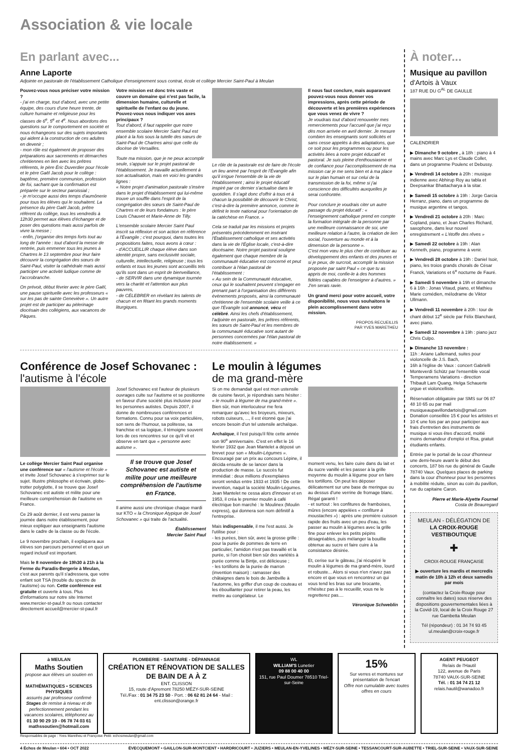Association & vie locale
En parlant avec...
Anne Laporte
Adjointe en pastorale de l'établissement Catholique d'enseignement sous contrat, école et collège Mercier Saint-Paul à Meulan
Pouvez-vous nous préciser votre mission ?
- j'ai en charge, tout d'abord, avec une petite équipe, des cours d'une heure trente, de culture humaine et religieuse pour les classes de 6<sup>e</sup>, 5<sup>e</sup> et 4<sup>e</sup>. Nous abordons des questions sur le comportement en société et nous échangeons sur des sujets importants qui aident à la construction de ces adultes en devenir ;
- mon rôle est également de proposer des préparations aux sacrements et démarches chrétiennes en lien avec les prêtres référents, le père Éric Duverdier pour l'école et le père Gaël Jacob pour le collège : baptême, première communion, profession de foi, sachant que la confirmation est préparée sur le secteur paroissial ;
- je m'occupe aussi des temps d'aumônerie pour tous les élèves qui le souhaitent. La présence du père Gaël Jacob, prêtre référent du collège, tous les vendredis à 12h30 permet aux élèves d'échanger et de poser des questions mais aussi parfois de vivre la messe ;
- enfin, j'organise des temps forts tout au long de l'année : tout d'abord la messe de rentrée, puis emmener tous les jeunes à Chartres le 13 septembre pour leur faire découvrir la congrégation des sœurs de Saint-Paul, visiter la cathédrale mais aussi participer une activité ludique comme de l'accrobranche.
On prévoit, début février avec le père Gaël, une pause spirituelle avec les professeurs « sur les pas de sainte Geneviève ». Un autre projet est de participer au pèlerinage diocésain des collégiens, aux vacances de Pâques.
Votre mission est donc très vaste et couvre un domaine qui n'est pas facile, la dimension humaine, culturelle et spirituelle de l'enfant ou du jeune. Pouvez-vous nous indiquer vos axes principaux ?
Tout d'abord, il faut rappeler que notre ensemble scolaire Mercier Saint Paul est placé à la fois sous la tutelle des sœurs de Saint-Paul de Chartres ainsi que celle du diocèse de Versailles.
Toute ma mission, que je ne peux accomplir seule, s'appuie sur le projet pastoral de l'établissement. Je travaille actuellement à son actualisation, mais en voici les grandes lignes :
« Notre projet d'animation pastorale s'insère dans le projet d'établissement qui lui-même trouve un souffle dans l'esprit de la congrégation des sœurs de Saint-Paul de Chartres et de leurs fondateurs : le père Louis Chauvet et Marie-Anne de Tilly.
L'ensemble scolaire Mercier Saint Paul inscrit sa réflexion et son action en référence à l'Évangile ; c'est pourquoi, dans toutes les propositions faites, nous avons à cœur :
- d'ACCUEILLIR chaque élève dans son identité propre, sans exclusivité sociale, culturelle, intellectuelle, religieuse ; tous les enfants et tous les jeunes sont accueillis tels qu'ils sont dans un esprit de bienveillance,
- de SERVIR dans une dynamique tournée vers la charité et l'attention aux plus pauvres,
- de CÉLEBRER en révélant les talents de chacun et en fêtant les grands moments liturgiques.
Le rôle de la pastorale est de faire de l'école un lieu animé par l'esprit de l'Évangile afin qu'il irrigue l'ensemble de la vie de l'établissement ; ainsi le projet éducatif inspiré par ce dernier s'actualise dans le quotidien. Il s'agit donc d'offrir à tous et à chacun la possibilité de découvrir le Christ, c'est-à-dire la première annonce, comme le définit le texte national pour l'orientation de la catéchèse en France. »
Cela se traduit par les missions et projets présentés précédemment en insérant l'Établissement catholique et ses activités dans la vie de l'Église locale, c'est-à-dire diocésaine. Notre projet pastoral souligne également que chaque membre de la communauté éducative est concerné et peut contribuer à l'élan pastoral de l'établissement :
« Au sein de la Communauté éducative, ceux qui le souhaitent peuvent s'engager en prenant part à l'organisation des différents évènements proposés, ainsi la communauté chrétienne de l'ensemble scolaire veille à ce que l'Évangile soit annoncé, vécu et célébré. Ainsi les chefs d'établissement, l'adjointe en pastorale, les prêtres référents, les sœurs de Saint-Paul et les membres de la communauté éducative sont autant de personnes concernées par l'élan pastoral de notre établissement. »
Il nous faut conclure, mais auparavant pouvez-vous nous donner vos impressions, après cette période de découverte et les premières expériences que vous venez de vivre ?
Je voudrais tout d'abord renouveler mes remerciements pour l'accueil que j'ai reçu dès mon arrivée en avril dernier. Je mesure combien les enseignants sont sollicités et sans cesse appelés à des adaptations, que ce soit pour les programmes ou pour les activités liées à notre projet éducatif et pastoral. Je suis pleine d'enthousiasme et de confiance pour l'accomplissement de ma mission car je me sens bien et à ma place sur le plan humain et sur celui de la transmission de la foi, même si j'ai conscience des difficultés auxquelles je serai confrontée.
Pour conclure je voudrais citer un autre passage du projet éducatif : « l'enseignement catholique prend en compte la formation intégrale de la personne par une meilleure connaissance de soi, une meilleure relation à l'autre, la création de lien social, l'ouverture au monde et à la dimension de la personne ».
C'est mon vœu le plus cher de contribuer au développement des enfants et des jeunes et si je peux, de surcroit, accomplir la mission proposée par saint Paul « ce que tu as appris de moi, confie-le à des hommes fidèles capables de l'enseigner à d'autres. »
J'en serais ravie.
Un grand merci pour votre accueil, votre disponibilité, nous vous souhaitons le plein accomplissement dans votre mission.
PROPOS RECUEILLIS
PAR YVES MARETHEU
Conférence de Josef Schovanec :
l'autisme à l'école
Le collège Mercier Saint Paul organise une conférence sur « l'autisme et l'école » et invite Josef Schovanec à s'exprimer sur le sujet. Illustre philosophe et écrivain, globe-trotter polyglotte, il se trouve que Josef Schovanec est autiste et milite pour une meilleure compréhension de l'autisme en France.
Ce 29 août dernier, il est venu passer la journée dans notre établissement, pour mieux expliquer aux enseignants l'autisme dans le cadre de la classe ou de l'école.
Le 9 novembre prochain, il expliquera aux élèves son parcours personnel et en quoi un regard inclusif est important.
Mais le 8 novembre de 19h30 à 21h à la Ferme du Paradis-Bergerie à Meulan, c'est aux parents qu'il s'adressera, que votre enfant soit TSA (trouble du spectre de l'autisme) ou non. Cette conférence est gratuite et ouverte à tous. Plus d'informations sur notre site Internet www.mercier-st-paul.fr ou nous contacter directement accueil@mercier-st-paul.fr
Josef Schovanec est l'auteur de plusieurs ouvrages culte sur l'autisme et se positionne en faveur d'une société plus inclusive pour les personnes autistes. Depuis 2007, il donne de nombreuses conférences et formations. Connu pour sa voix particulière, son sens de l'humour, sa politesse, sa franchise et sa logique, il témoigne souvent lors de ces rencontres sur ce qu'il vit et observe en tant que « personne avec autisme ».
Il se trouve que Josef Schovanec est autiste et milite pour une meilleure compréhension de l'autisme en France.
Il anime aussi une chronique chaque mardi sur KTO « la Chronique Atypique de Josef Schovanec » qui traite de l'actualité.
Établissement
Mercier Saint Paul
Le moulin à légumes
de ma grand-mère
Si on me demandait quel est mon ustensile de cuisine favori, je répondrais sans hésiter : « le moulin à légume de ma grand-mère ». Bien sûr, mon interlocuteur me fera remarquer qu'avec les broyeurs, mixeurs, robots cuiseurs, ..., il est étonné que j'ai encore besoin d'un tel ustensile archaïque.
Archaïque, il l'est puisqu'il fête cette année son 90<sup>e</sup> anniversaire. C'est en effet le 16 février 1932 que Jean Mantelet a déposé un brevet pour son « Moulin-Légumes ». Encouragé par un prix au concours Lépine, il décida ensuite de se lancer dans la production de masse. Le succès fut immédiat : deux millions d'exemplaires seront vendus entre 1933 et 1935 ! De cette invention, naquit la société Moulin-Légumes. Jean Mantelet ne cessa alors d'innover et en 1953, il créa le premier moulin à café électrique bon marché : le Moulinex (Moulin express), qui donnera son nom définitif à l'entreprise.
Mais indispensable, il me l'est aussi. Je l'utilise pour :
- les purées, bien sûr, avec la grosse grille : pour la purée de pommes de terre en particulier, l'amidon n'est pas travaillé et la purée, si l'on choisit bien sûr des variétés à purée comme la Bintje, est délicieuse ;
- les tortillons de la purée de marron (invention maison) : ramasser des châtaignes dans le bois de Jambville à l'automne, les griffer d'un coup de couteau et les ébouillanter pour retirer la peau, les mettre au congélateur. Le
moment venu, les faire cuire dans du lait et du sucre vanillé et les passer à la grille moyenne du moulin à légume pour en faire les tortillons. On peut les déposer délicatement sur une base de meringue ou au dessus d'une verrine de fromage blanc. Régal garanti !
- et surtout : les confitures de framboises, mûres (encore appelées « confiture à moustaches ») : après une première cuisson rapide des fruits avec un peu d'eau, les passer au moulin à légumes avec la grille fine pour enlever les petits pépins désagréables, puis mélanger la bouillie obtenue au sucre et faire cuire à la consistance désirée.
Et, cerise sur le gâteau, j'ai récupéré le moulin à légumes de ma grand-mère, lourd et robuste... Alors si vous n'en n'avez pas encore et que vous en rencontrez un qui vous tend les bras sur une brocante, n'hésitez pas à le recueillir, vous ne le regretterez pas....
Véronique Schweblin
À noter...
Musique au pavillon
d'Artois à Vaux
187 RUE DU G<sup>AL</sup> DE GAULLE
CALENDRIER
▶ Dimanche 9 octobre , à 18h : piano à 4 mains avec Marc Lys et Claude Collet, dans un programme Poulenc et Debussy.
▶ Vendredi 14 octobre à 20h : musique indienne avec Abhirup Roy au tabla et Deepsankar Bhattacharya à la sitar.
▶ Samedi 15 octobre à 19h : Jorge Garcia Herranz, piano, dans un programme de musique argentine et tangos.
▶ Vendredi 21 octobre à 20h : Marc Copland, piano, et Jean Charles Richard, saxophone, dans leur nouvel enregistrement « L'étoffe des rêves »
▶ Samedi 22 octobre à 19h : Alan Kenneth, piano, programme à venir.
▶ Vendredi 28 octobre à 19h : Daniel Isoir, piano, les troios grands chorals de César Franck, Variations et 6<sup>e</sup> nocturne de Fauré.
▶ Samedi 5 novembre à 19h et dimanche 6 à 16h : Jonas Vitaud, piano, et Mathieu Marie comédien, mélodrame de Viktor Ullmann.
▶ Vendredi 11 novembre à 20h : tour de chant début 12<sup>e</sup> siècle par Félix Blanchard, avec piano.
▶ Samedi 12 novembre à 19h : piano jazz Chris Culpo.
▶ Dimanche 13 novembre :
11h : Ariane Lallemand, suites pour violoncelle de J.S. Bach,
16h à l'église de Vaux : concert Gabrielli Monteverdi Schütz par l'ensemble vocal Temperamens Variations - direction Thibault Lam Quang, Helga Schauerte orgue et violoncelliste.
Réservation obligatoire par SMS sur 06 87 48 10 65 ou par mail musiqueaupavillondartois@gmail.com Donation conseillée 15 € pour les artistes et 10 € une fois par an pour participer aux frais d'entretien des instruments de musique si vous êtes d'accord, moitié moins demandeur d'emploi et Rsa, gratuit étudiants enfants.
Entrée par le portail de la cour d'honneur une demi-heure avant le début des concerts, 187 bis rue du général de Gaulle 78740 Vaux. Quelques places de parking dans la cour d'honneur pour les personnes à mobilité réduite, sinon au coin du pavillon, rue du capitaine Caron.
Pierre et Marie-Alyette Fournel
Costa de Beauregard
MEULAN - DÉLÉGATION DE
LA CROIX-ROUGE VESTIBOUTIQUE
✚
CROIX-ROUGE FRANÇAISE
▶ ouverture les mardis et mercredis matin de 10h à 12h et deux samedis par mois
(contactez la Croix-Rouge pour connaître les dates) sous réserve des dispositions gouvernementales liées à la Covid-19, local de la Croix Rouge 27 rue Gambetta Meulan
Tél (répondeur) : 01 34 74 93 45
ul.meulan@croix-rouge.fr
à MEULAN
Maths Soutien
propose aux élèves un soutien en :
MATHÉMATIQUES • SCIENCES PHYSIQUES
assurés par professeur confirmé
Stages de remise à niveau et de perfectionnement pendant les vacances scolaires, téléphonez au
01 30 90 29 19 - 06 78 74 03 61
mathssoutien@hotmail.com
PLOMBERIE - SANITAIRE - DÉPANNAGE
CRÉATION ET RÉNOVATION DE SALLES DE BAIN DE A À Z
ENT. CLISSON
15, route d'Apremont 78250 MÉZY-SUR-SEINE
Tél./Fax : 01 34 75 23 50 - Port. : 06 62 81 24 64 - Mail : ent.clisson@orange.fr
WL
WILLIAM'S Lunetier
09 88 00 40 00
151, rue Paul Doumer 78510 Triel-sur-Seine
15%
Sur verres et montures sur présentation de l'encart
Offre non cumulable avec toutes offres en cours
AGENT PEUGEOT
Relais de l'Hautil
122, avenue de Paris
78740 VAUX-SUR-SEINE
Tél. : 01 34 74 21 12
relais.hautil@wanadoo.fr
Responsables de page : Yves Maretheu et Françoise Petit- echosmeulan@gmail.com
4 Échos de Meulan • 604 • OCT 2022 ÉVECQUEMONT • GAILLON-SUR-MONTCIENT • HARDRICOURT • JUZIERS • MEULAN-EN-YVELINES • MÉZY-SUR-SEINE • TESSANCOURT-SUR-AUBETTE • TRIEL-SUR-SEINE • VAUX-SUR-SEINE